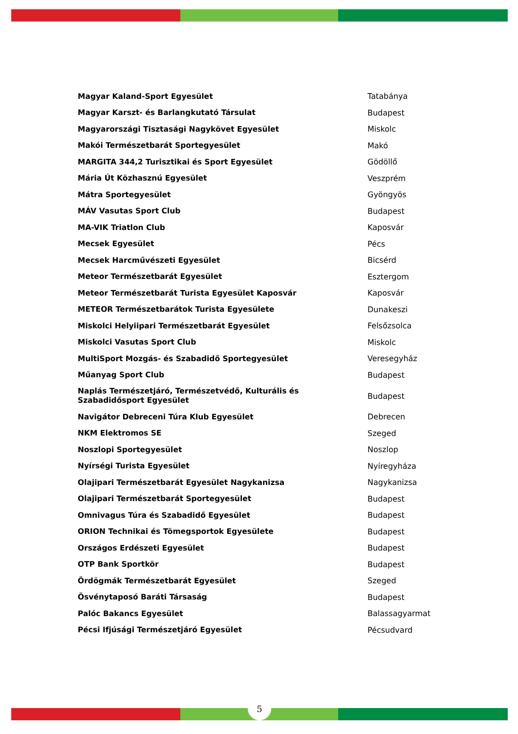| Magyar Kaland-Sport Egyesület | Tatabánya |
| Magyar Karszt- és Barlangkutató Társulat | Budapest |
| Magyarországi Tisztasági Nagykövet Egyesület | Miskolc |
| Makói Természetbarát Sportegyesület | Makó |
| MARGITA 344,2 Turisztikai és Sport Egyesület | Gödöllő |
| Mária Út Közhasznú Egyesület | Veszprém |
| Mátra Sportegyesület | Gyöngyös |
| MÁV Vasutas Sport Club | Budapest |
| MA-VIK Triatlon Club | Kaposvár |
| Mecsek Egyesület | Pécs |
| Mecsek Harcművészeti Egyesület | Bicsérd |
| Meteor Természetbarát Egyesület | Esztergom |
| Meteor Természetbarát Turista Egyesület Kaposvár | Kaposvár |
| METEOR Természetbarátok Turista Egyesülete | Dunakeszi |
| Miskolci Helyiipari Természetbarát Egyesület | Felsőzsolca |
| Miskolci Vasutas Sport Club | Miskolc |
| MultiSport Mozgás- és Szabadidő Sportegyesület | Veresegyház |
| Műanyag Sport Club | Budapest |
| Naplás Természetjáró, Természetvédő, Kulturális és Szabadidősport Egyesület | Budapest |
| Navigátor Debreceni Túra Klub Egyesület | Debrecen |
| NKM Elektromos SE | Szeged |
| Noszlopi Sportegyesület | Noszlop |
| Nyírségi Turista Egyesület | Nyíregyháza |
| Olajipari Természetbarát Egyesület Nagykanizsa | Nagykanizsa |
| Olajipari Természetbarát Sportegyesület | Budapest |
| Omnivagus Túra és Szabadidő Egyesület | Budapest |
| ORION Technikai és Tömegsportok Egyesülete | Budapest |
| Országos Erdészeti Egyesület | Budapest |
| OTP Bank Sportkör | Budapest |
| Ördögmák Természetbarát Egyesület | Szeged |
| Ösvénytaposó Baráti Társaság | Budapest |
| Palóc Bakancs Egyesület | Balassagyarmat |
| Pécsi Ifjúsági Természetjáró Egyesület | Pécsudvard |
5